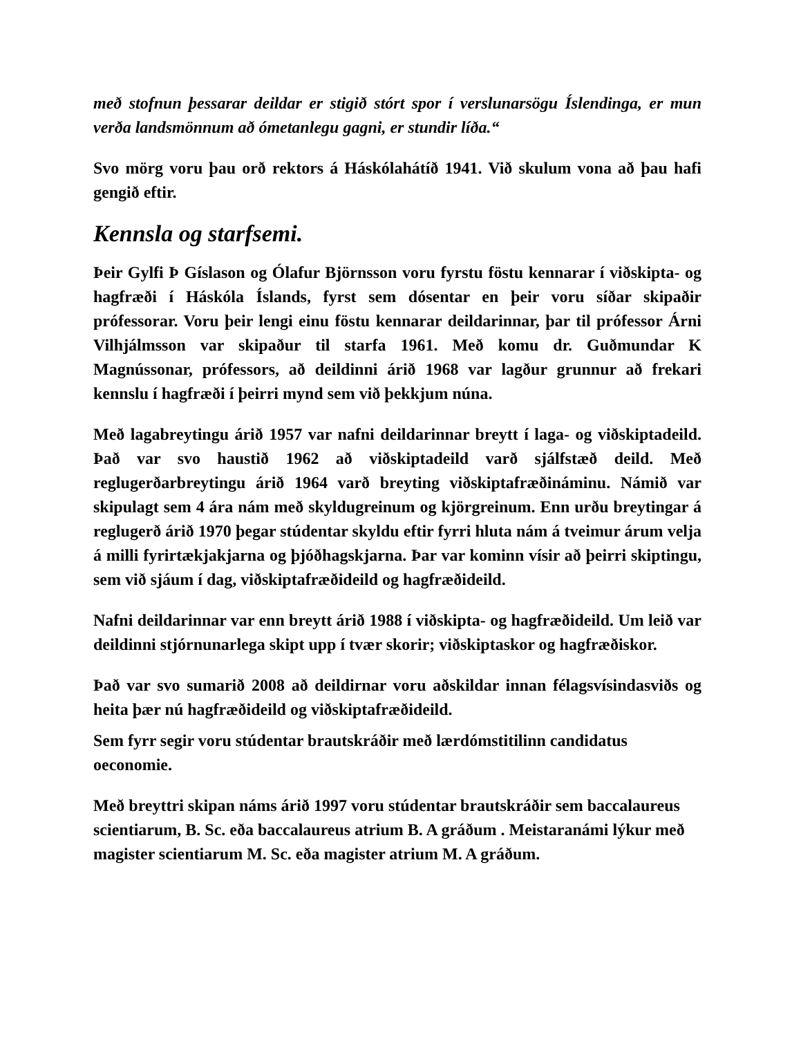með stofnun þessarar deildar er stigið stórt spor í verslunarsögu Íslendinga, er mun verða landsmönnum að ómetanlegu gagni, er stundir líða.“
Svo mörg voru þau orð rektors á Háskólahátíð 1941. Við skulum vona að þau hafi gengið eftir.
Kennsla og starfsemi.
Þeir Gylfi Þ Gíslason og Ólafur Björnsson voru fyrstu föstu kennarar í viðskipta- og hagfræði í Háskóla Íslands, fyrst sem dósentar en þeir voru síðar skipaðir prófessorar. Voru þeir lengi einu föstu kennarar deildarinnar, þar til prófessor Árni Vilhjálmsson var skipaður til starfa 1961. Með komu dr. Guðmundar K Magnússonar, prófessors, að deildinni árið 1968 var lagður grunnur að frekari kennslu í hagfræði í þeirri mynd sem við þekkjum núna.
Með lagabreytingu árið 1957 var nafni deildarinnar breytt í laga- og viðskiptadeild. Það var svo haustið 1962 að viðskiptadeild varð sjálfstæð deild. Með reglugerðarbreytingu árið 1964 varð breyting viðskiptafræðináminu. Námið var skipulagt sem 4 ára nám með skyldugreinum og kjörgreinum. Enn urðu breytingar á reglugerð árið 1970 þegar stúdentar skyldu eftir fyrri hluta nám á tveimur árum velja á milli fyrirtækjakjarna og þjóðhagskjarna. Þar var kominn vísir að þeirri skiptingu, sem við sjáum í dag, viðskiptafræðideild og hagfræðideild.
Nafni deildarinnar var enn breytt árið 1988 í viðskipta- og hagfræðideild. Um leið var deildinni stjórnunarlega skipt upp í tvær skorir; viðskiptaskor og hagfræðiskor.
Það var svo sumarið 2008 að deildirnar voru aðskildar innan félagsvísindasviðs og heita þær nú hagfræðideild og viðskiptafræðideild.
Sem fyrr segir voru stúdentar brautskráðir með lærdómstitilinn candidatus oeconomie.
Með breyttri skipan náms árið 1997 voru stúdentar brautskráðir sem baccalaureus scientiarum, B. Sc. eða baccalaureus atrium B. A gráðum . Meistaranámi lýkur með magister scientiarum M. Sc. eða magister atrium M. A gráðum.